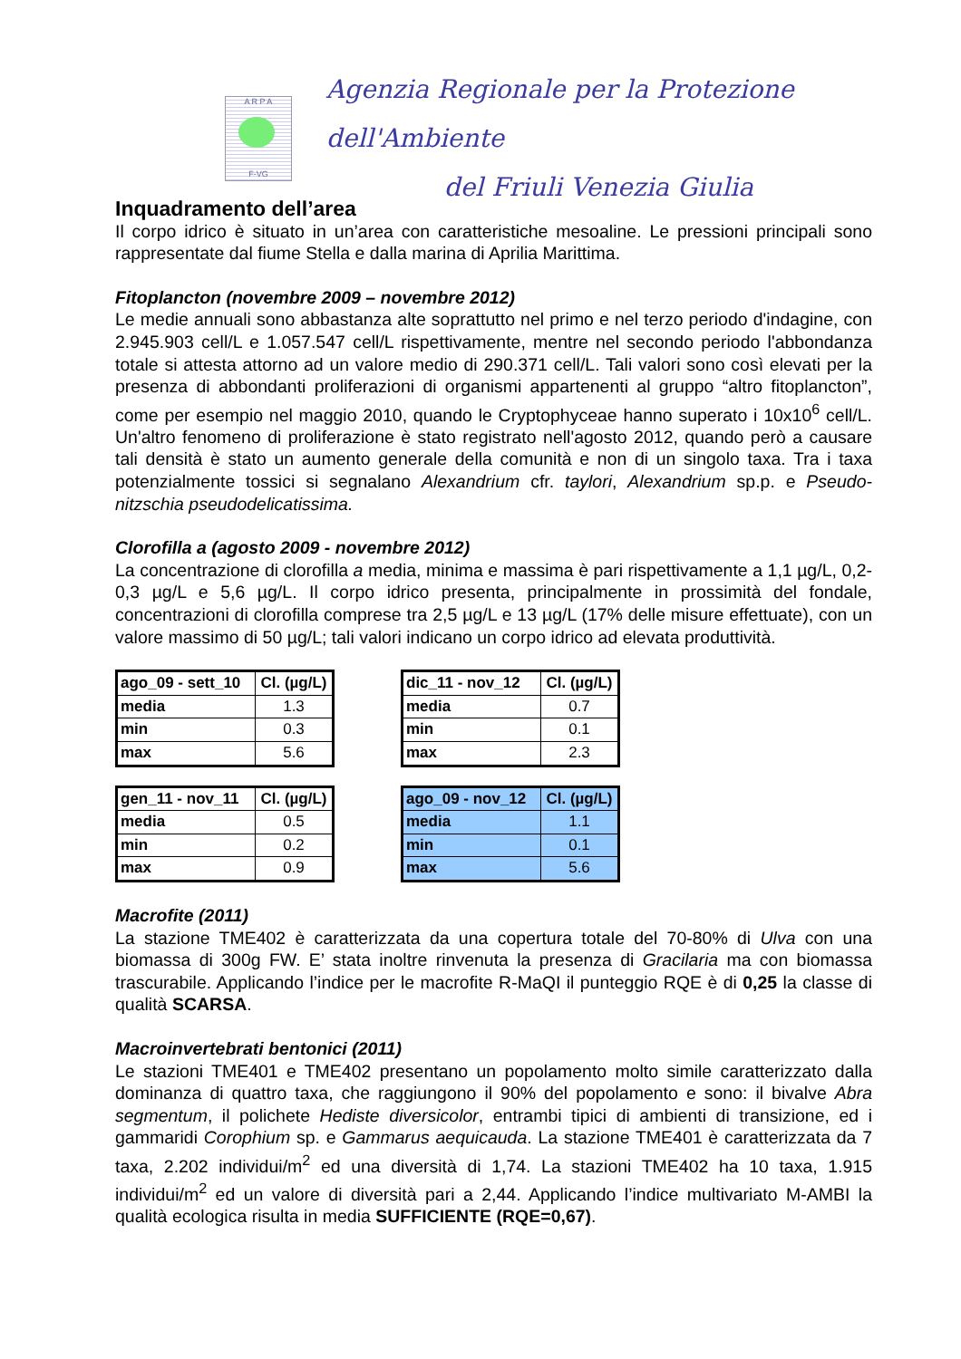A R P A
F-VG
Agenzia Regionale per la Protezione dell'Ambiente
del Friuli Venezia Giulia
Inquadramento dell’area
Il corpo idrico è situato in un’area con caratteristiche mesoaline. Le pressioni principali sono rappresentate dal fiume Stella e dalla marina di Aprilia Marittima.
Fitoplancton (novembre 2009 – novembre 2012)
Le medie annuali sono abbastanza alte soprattutto nel primo e nel terzo periodo d'indagine, con 2.945.903 cell/L e 1.057.547 cell/L rispettivamente, mentre nel secondo periodo l'abbondanza totale si attesta attorno ad un valore medio di 290.371 cell/L. Tali valori sono così elevati per la presenza di abbondanti proliferazioni di organismi appartenenti al gruppo “altro fitoplancton”, come per esempio nel maggio 2010, quando le Cryptophyceae hanno superato i 10x10<sup>6</sup> cell/L. Un'altro fenomeno di proliferazione è stato registrato nell'agosto 2012, quando però a causare tali densità è stato un aumento generale della comunità e non di un singolo taxa. Tra i taxa potenzialmente tossici si segnalano Alexandrium cfr. taylori, Alexandrium sp.p. e Pseudo-nitzschia pseudodelicatissima.
Clorofilla a (agosto 2009 - novembre 2012)
La concentrazione di clorofilla a media, minima e massima è pari rispettivamente a 1,1 µg/L, 0,2-0,3 µg/L e 5,6 µg/L. Il corpo idrico presenta, principalmente in prossimità del fondale, concentrazioni di clorofilla comprese tra 2,5 µg/L e 13 µg/L (17% delle misure effettuate), con un valore massimo di 50 µg/L; tali valori indicano un corpo idrico ad elevata produttività.
| ago_09 - sett_10 | Cl. (µg/L) |
| --- | --- |
| media | 1.3 |
| min | 0.3 |
| max | 5.6 |
| dic_11 - nov_12 | Cl. (µg/L) |
| --- | --- |
| media | 0.7 |
| min | 0.1 |
| max | 2.3 |
| gen_11 - nov_11 | Cl. (µg/L) |
| --- | --- |
| media | 0.5 |
| min | 0.2 |
| max | 0.9 |
| ago_09 - nov_12 | Cl. (µg/L) |
| --- | --- |
| media | 1.1 |
| min | 0.1 |
| max | 5.6 |
Macrofite (2011)
La stazione TME402 è caratterizzata da una copertura totale del 70-80% di Ulva con una biomassa di 300g FW. E’ stata inoltre rinvenuta la presenza di Gracilaria ma con biomassa trascurabile. Applicando l’indice per le macrofite R-MaQI il punteggio RQE è di 0,25 la classe di qualità SCARSA.
Macroinvertebrati bentonici (2011)
Le stazioni TME401 e TME402 presentano un popolamento molto simile caratterizzato dalla dominanza di quattro taxa, che raggiungono il 90% del popolamento e sono: il bivalve Abra segmentum, il polichete Hediste diversicolor, entrambi tipici di ambienti di transizione, ed i gammaridi Corophium sp. e Gammarus aequicauda. La stazione TME401 è caratterizzata da 7 taxa, 2.202 individui/m<sup>2</sup> ed una diversità di 1,74. La stazioni TME402 ha 10 taxa, 1.915 individui/m<sup>2</sup> ed un valore di diversità pari a 2,44. Applicando l’indice multivariato M-AMBI la qualità ecologica risulta in media SUFFICIENTE (RQE=0,67).